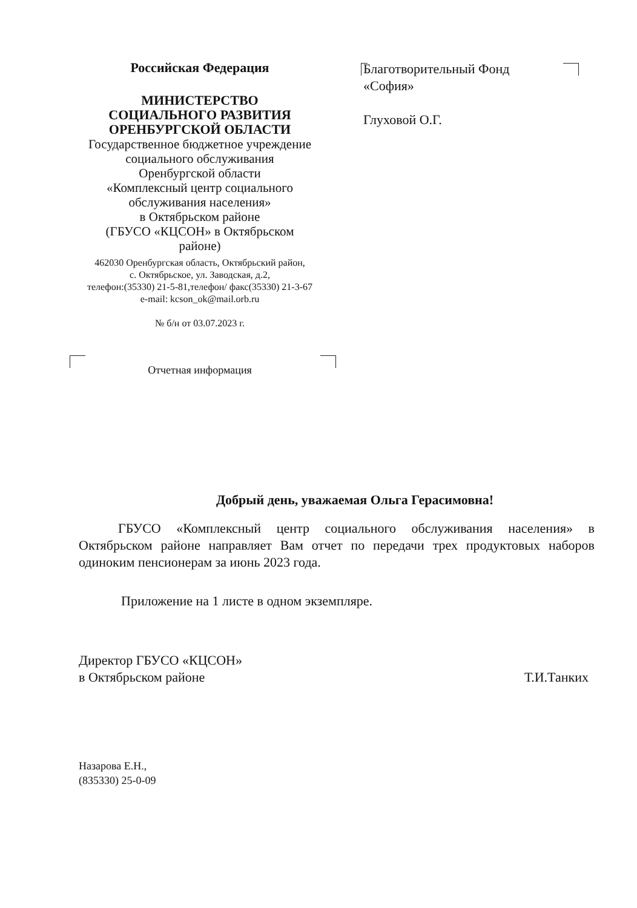Российская Федерация
МИНИСТЕРСТВО
СОЦИАЛЬНОГО РАЗВИТИЯ
ОРЕНБУРГСКОЙ ОБЛАСТИ
Государственное бюджетное учреждение
социального обслуживания
Оренбургской области
«Комплексный центр социального
обслуживания населения»
в Октябрьском районе
(ГБУСО «КЦСОН» в Октябрьском
районе)
462030 Оренбургская область, Октябрьский район,
с. Октябрьское, ул. Заводская, д.2,
телефон:(35330) 21-5-81,телефон/ факс(35330) 21-3-67
e-mail: kcson_ok@mail.orb.ru
№ б/н от 03.07.2023 г.
Отчетная информация
Благотворительный Фонд
«София»
Глуховой О.Г.
Добрый день, уважаемая Ольга Герасимовна!
ГБУСО «Комплексный центр социального обслуживания населения» в Октябрьском районе направляет Вам отчет по передачи трех продуктовых наборов одиноким пенсионерам за июнь 2023 года.
Приложение на 1 листе в одном экземпляре.
Директор ГБУСО «КЦСОН»
в Октябрьском районе
Т.И.Танких
Назарова Е.Н.,
(835330) 25-0-09